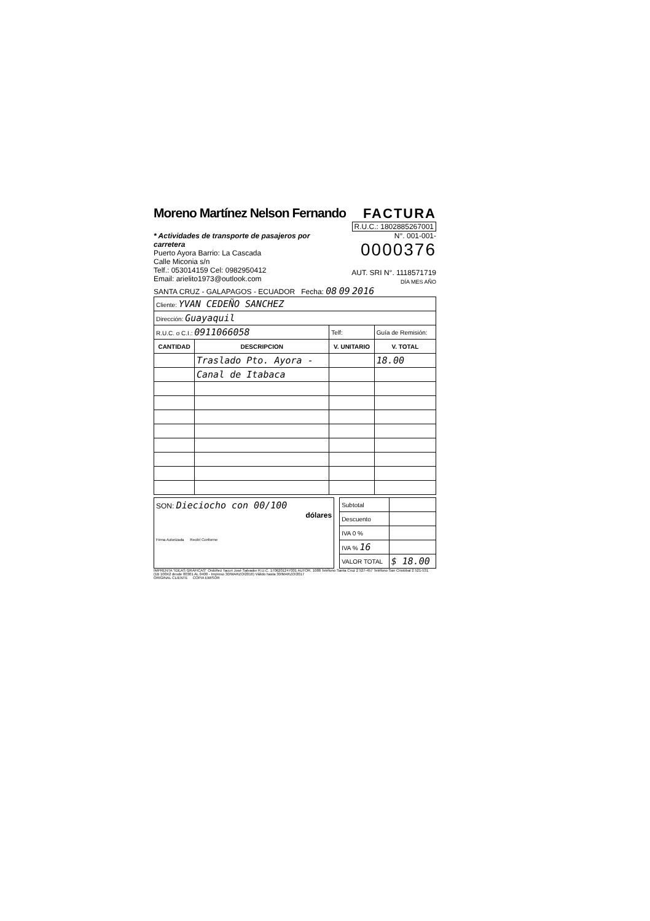Moreno Martínez Nelson Fernando
FACTURA
R.U.C.: 1802885267001
* Actividades de transporte de pasajeros por carretera
Puerto Ayora Barrio: La Cascada
Calle Miconia s/n
Telf.: 053014159 Cel: 0982950412
Email: arielito1973@outlook.com
N°. 001-001-0000376
AUT. SRI N°. 1118571719
DÍA MES AÑO
SANTA CRUZ - GALAPAGOS - ECUADOR Fecha: 08 09 2016
| Cliente: YVAN CEDEÑO SANCHEZ | | | |
| Dirección: Guayaquil | | | |
| R.U.C. o C.I.: 0911066058 | | Telf: | Guía de Remisión: |
| CANTIDAD | DESCRIPCION | V. UNITARIO | V. TOTAL |
| | Traslado Pto. Ayora - | | 18.00 |
| | Canal de Itabaca | | |
SON: Dieciocho con 00/100
dólares
Firma Autorizada Recibí Conforme
| Subtotal | |
| Descuento | |
| IVA 0 % | |
| IVA % 16 | |
| VALOR TOTAL | $ 18.00 |
IMPRENTA "IDEAS GRÁFICAS" Ordóñez Tacuri José Salvador R.U.C. 1706201247001 AUTOR. 1088 Teléfono Santa Cruz 2 527-457 Teléfono San Cristóbal 2 521-531
(1B 100X2 desde 00301 AL 0400 - Impreso 30/MARZO/2016) Válido hasta 30/MARZO/2017
ORIGINAL CLIENTE COPIA EMISOR